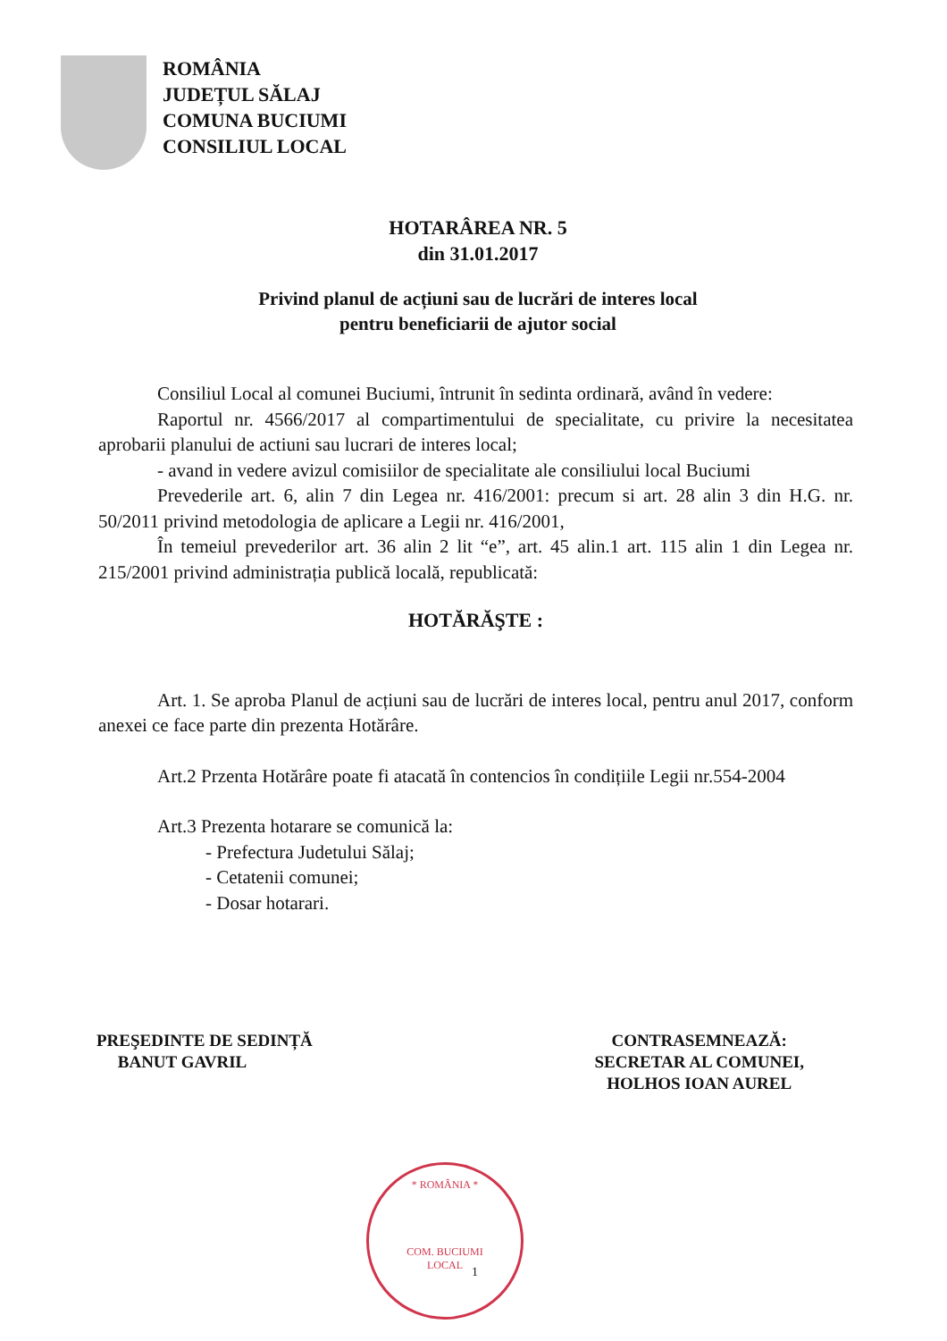ROMÂNIA
JUDEȚUL SĂLAJ
COMUNA BUCIUMI
CONSILIUL LOCAL
HOTARÂREA NR. 5
din 31.01.2017
Privind planul de acțiuni sau de lucrări de interes local
pentru beneficiarii de ajutor social
Consiliul Local al comunei Buciumi, întrunit în sedinta ordinară, având în vedere:
Raportul nr. 4566/2017 al compartimentului de specialitate, cu privire la necesitatea aprobarii planului de actiuni sau lucrari de interes local;
- avand in vedere avizul comisiilor de specialitate ale consiliului local Buciumi
Prevederile art. 6, alin 7 din Legea nr. 416/2001: precum si art. 28 alin 3 din H.G. nr. 50/2011 privind metodologia de aplicare a Legii nr. 416/2001,
În temeiul prevederilor art. 36 alin 2 lit “e”, art. 45 alin.1 art. 115 alin 1 din Legea nr. 215/2001 privind administrația publică locală, republicată:
HOTĂRĂŞTE :
Art. 1. Se aproba Planul de acțiuni sau de lucrări de interes local, pentru anul 2017, conform anexei ce face parte din prezenta Hotărâre.
Art.2 Przenta Hotărâre poate fi atacată în contencios în condițiile Legii nr.554-2004
Art.3 Prezenta hotarare se comunică la:
- Prefectura Judetului Sălaj;
- Cetatenii comunei;
- Dosar hotarari.
PREŞEDINTE DE SEDINȚĂ
BANUT GAVRIL
CONTRASEMNEAZĂ:
SECRETAR AL COMUNEI,
HOLHOS IOAN AUREL
* ROMÂNIA *
COM. BUCIUMI
LOCAL
1